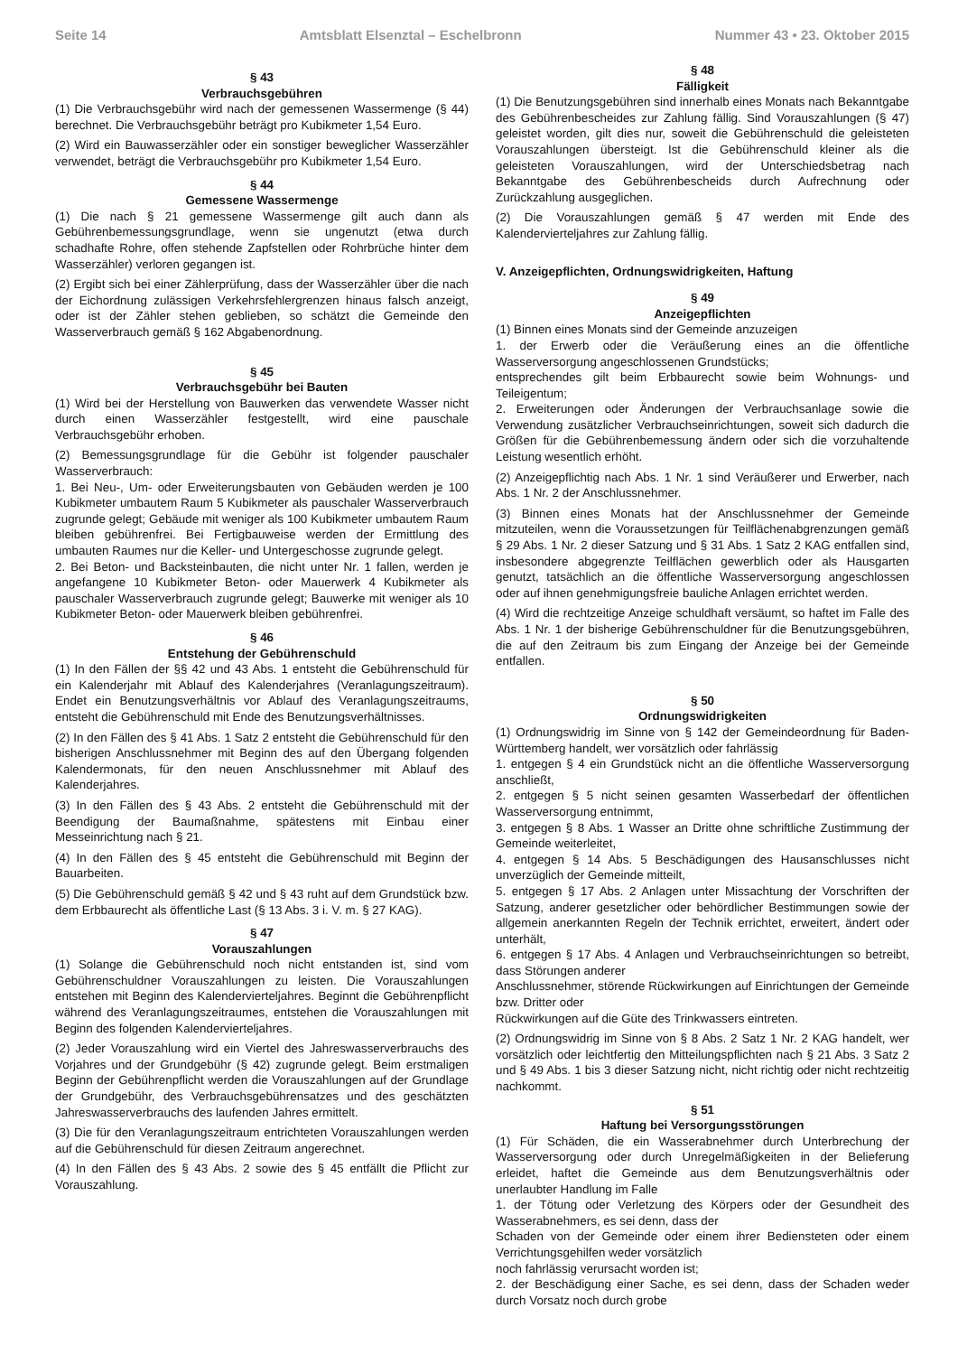Seite 14 Amtsblatt Elsenztal – Eschelbronn Nummer 43 • 23. Oktober 2015
§ 43
Verbrauchsgebühren
(1) Die Verbrauchsgebühr wird nach der gemessenen Wassermenge (§ 44) berechnet. Die Verbrauchsgebühr beträgt pro Kubikmeter 1,54 Euro.
(2) Wird ein Bauwasserzähler oder ein sonstiger beweglicher Wasserzähler verwendet, beträgt die Verbrauchsgebühr pro Kubikmeter 1,54 Euro.
§ 44
Gemessene Wassermenge
(1) Die nach § 21 gemessene Wassermenge gilt auch dann als Gebührenbemessungsgrundlage, wenn sie ungenutzt (etwa durch schadhafte Rohre, offen stehende Zapfstellen oder Rohrbrüche hinter dem Wasserzähler) verloren gegangen ist.
(2) Ergibt sich bei einer Zählerprüfung, dass der Wasserzähler über die nach der Eichordnung zulässigen Verkehrsfehlergrenzen hinaus falsch anzeigt, oder ist der Zähler stehen geblieben, so schätzt die Gemeinde den Wasserverbrauch gemäß § 162 Abgabenordnung.
§ 45
Verbrauchsgebühr bei Bauten
(1) Wird bei der Herstellung von Bauwerken das verwendete Wasser nicht durch einen Wasserzähler festgestellt, wird eine pauschale Verbrauchsgebühr erhoben.
(2) Bemessungsgrundlage für die Gebühr ist folgender pauschaler Wasserverbrauch:
1. Bei Neu-, Um- oder Erweiterungsbauten von Gebäuden werden je 100 Kubikmeter umbautem Raum 5 Kubikmeter als pauschaler Wasserverbrauch zugrunde gelegt; Gebäude mit weniger als 100 Kubikmeter umbautem Raum bleiben gebührenfrei. Bei Fertigbauweise werden der Ermittlung des umbauten Raumes nur die Keller- und Untergeschosse zugrunde gelegt.
2. Bei Beton- und Backsteinbauten, die nicht unter Nr. 1 fallen, werden je angefangene 10 Kubikmeter Beton- oder Mauerwerk 4 Kubikmeter als pauschaler Wasserverbrauch zugrunde gelegt; Bauwerke mit weniger als 10 Kubikmeter Beton- oder Mauerwerk bleiben gebührenfrei.
§ 46
Entstehung der Gebührenschuld
(1) In den Fällen der §§ 42 und 43 Abs. 1 entsteht die Gebührenschuld für ein Kalenderjahr mit Ablauf des Kalenderjahres (Veranlagungszeitraum). Endet ein Benutzungsverhältnis vor Ablauf des Veranlagungszeitraums, entsteht die Gebührenschuld mit Ende des Benutzungsverhältnisses.
(2) In den Fällen des § 41 Abs. 1 Satz 2 entsteht die Gebührenschuld für den bisherigen Anschlussnehmer mit Beginn des auf den Übergang folgenden Kalendermonats, für den neuen Anschlussnehmer mit Ablauf des Kalenderjahres.
(3) In den Fällen des § 43 Abs. 2 entsteht die Gebührenschuld mit der Beendigung der Baumaßnahme, spätestens mit Einbau einer Messeinrichtung nach § 21.
(4) In den Fällen des § 45 entsteht die Gebührenschuld mit Beginn der Bauarbeiten.
(5) Die Gebührenschuld gemäß § 42 und § 43 ruht auf dem Grundstück bzw. dem Erbbaurecht als öffentliche Last (§ 13 Abs. 3 i. V. m. § 27 KAG).
§ 47
Vorauszahlungen
(1) Solange die Gebührenschuld noch nicht entstanden ist, sind vom Gebührenschuldner Vorauszahlungen zu leisten. Die Vorauszahlungen entstehen mit Beginn des Kalendervierteljahres. Beginnt die Gebührenpflicht während des Veranlagungszeitraumes, entstehen die Vorauszahlungen mit Beginn des folgenden Kalendervierteljahres.
(2) Jeder Vorauszahlung wird ein Viertel des Jahreswasserverbrauchs des Vorjahres und der Grundgebühr (§ 42) zugrunde gelegt. Beim erstmaligen Beginn der Gebührenpflicht werden die Vorauszahlungen auf der Grundlage der Grundgebühr, des Verbrauchsgebührensatzes und des geschätzten Jahreswasserverbrauchs des laufenden Jahres ermittelt.
(3) Die für den Veranlagungszeitraum entrichteten Vorauszahlungen werden auf die Gebührenschuld für diesen Zeitraum angerechnet.
(4) In den Fällen des § 43 Abs. 2 sowie des § 45 entfällt die Pflicht zur Vorauszahlung.
§ 48
Fälligkeit
(1) Die Benutzungsgebühren sind innerhalb eines Monats nach Bekanntgabe des Gebührenbescheides zur Zahlung fällig. Sind Vorauszahlungen (§ 47) geleistet worden, gilt dies nur, soweit die Gebührenschuld die geleisteten Vorauszahlungen übersteigt. Ist die Gebührenschuld kleiner als die geleisteten Vorauszahlungen, wird der Unterschiedsbetrag nach Bekanntgabe des Gebührenbescheids durch Aufrechnung oder Zurückzahlung ausgeglichen.
(2) Die Vorauszahlungen gemäß § 47 werden mit Ende des Kalendervierteljahres zur Zahlung fällig.
V. Anzeigepflichten, Ordnungswidrigkeiten, Haftung
§ 49
Anzeigepflichten
(1) Binnen eines Monats sind der Gemeinde anzuzeigen
1. der Erwerb oder die Veräußerung eines an die öffentliche Wasserversorgung angeschlossenen Grundstücks;
entsprechendes gilt beim Erbbaurecht sowie beim Wohnungs- und Teileigentum;
2. Erweiterungen oder Änderungen der Verbrauchsanlage sowie die Verwendung zusätzlicher Verbrauchseinrichtungen, soweit sich dadurch die Größen für die Gebührenbemessung ändern oder sich die vorzuhaltende Leistung wesentlich erhöht.
(2) Anzeigepflichtig nach Abs. 1 Nr. 1 sind Veräußerer und Erwerber, nach Abs. 1 Nr. 2 der Anschlussnehmer.
(3) Binnen eines Monats hat der Anschlussnehmer der Gemeinde mitzuteilen, wenn die Voraussetzungen für Teilflächenabgrenzungen gemäß § 29 Abs. 1 Nr. 2 dieser Satzung und § 31 Abs. 1 Satz 2 KAG entfallen sind, insbesondere abgegrenzte Teilflächen gewerblich oder als Hausgarten genutzt, tatsächlich an die öffentliche Wasserversorgung angeschlossen oder auf ihnen genehmigungsfreie bauliche Anlagen errichtet werden.
(4) Wird die rechtzeitige Anzeige schuldhaft versäumt, so haftet im Falle des Abs. 1 Nr. 1 der bisherige Gebührenschuldner für die Benutzungsgebühren, die auf den Zeitraum bis zum Eingang der Anzeige bei der Gemeinde entfallen.
§ 50
Ordnungswidrigkeiten
(1) Ordnungswidrig im Sinne von § 142 der Gemeindeordnung für Baden-Württemberg handelt, wer vorsätzlich oder fahrlässig
1. entgegen § 4 ein Grundstück nicht an die öffentliche Wasserversorgung anschließt,
2. entgegen § 5 nicht seinen gesamten Wasserbedarf der öffentlichen Wasserversorgung entnimmt,
3. entgegen § 8 Abs. 1 Wasser an Dritte ohne schriftliche Zustimmung der Gemeinde weiterleitet,
4. entgegen § 14 Abs. 5 Beschädigungen des Hausanschlusses nicht unverzüglich der Gemeinde mitteilt,
5. entgegen § 17 Abs. 2 Anlagen unter Missachtung der Vorschriften der Satzung, anderer gesetzlicher oder behördlicher Bestimmungen sowie der allgemein anerkannten Regeln der Technik errichtet, erweitert, ändert oder unterhält,
6. entgegen § 17 Abs. 4 Anlagen und Verbrauchseinrichtungen so betreibt, dass Störungen anderer
Anschlussnehmer, störende Rückwirkungen auf Einrichtungen der Gemeinde bzw. Dritter oder
Rückwirkungen auf die Güte des Trinkwassers eintreten.
(2) Ordnungswidrig im Sinne von § 8 Abs. 2 Satz 1 Nr. 2 KAG handelt, wer vorsätzlich oder leichtfertig den Mitteilungspflichten nach § 21 Abs. 3 Satz 2 und § 49 Abs. 1 bis 3 dieser Satzung nicht, nicht richtig oder nicht rechtzeitig nachkommt.
§ 51
Haftung bei Versorgungsstörungen
(1) Für Schäden, die ein Wasserabnehmer durch Unterbrechung der Wasserversorgung oder durch Unregelmäßigkeiten in der Belieferung erleidet, haftet die Gemeinde aus dem Benutzungsverhältnis oder unerlaubter Handlung im Falle
1. der Tötung oder Verletzung des Körpers oder der Gesundheit des Wasserabnehmers, es sei denn, dass der
Schaden von der Gemeinde oder einem ihrer Bediensteten oder einem Verrichtungsgehilfen weder vorsätzlich
noch fahrlässig verursacht worden ist;
2. der Beschädigung einer Sache, es sei denn, dass der Schaden weder durch Vorsatz noch durch grobe